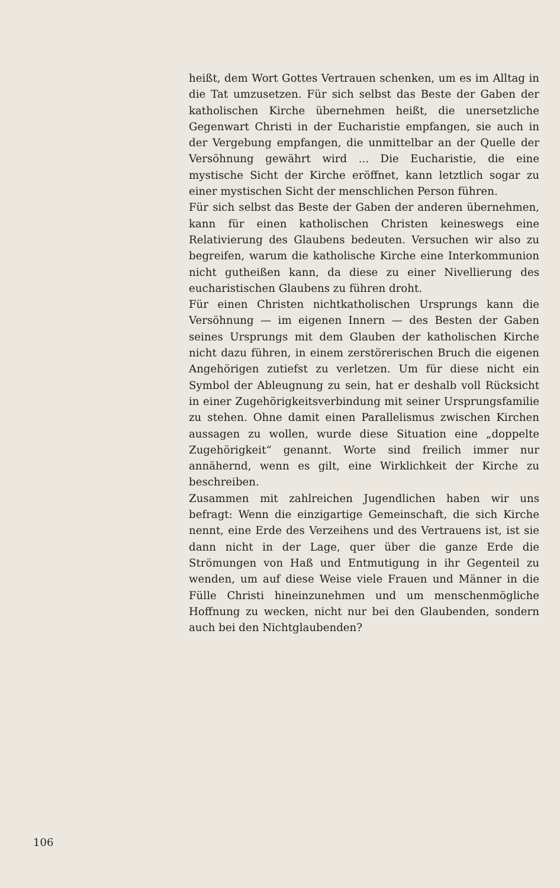heißt, dem Wort Gottes Vertrauen schenken, um es im Alltag in die Tat umzusetzen. Für sich selbst das Beste der Gaben der katholischen Kirche übernehmen heißt, die unersetzliche Gegenwart Christi in der Eucharistie empfangen, sie auch in der Vergebung empfangen, die unmittelbar an der Quelle der Versöhnung gewährt wird ... Die Eucharistie, die eine mystische Sicht der Kirche eröffnet, kann letztlich sogar zu einer mystischen Sicht der menschlichen Person führen.
Für sich selbst das Beste der Gaben der anderen übernehmen, kann für einen katholischen Christen keineswegs eine Relativierung des Glaubens bedeuten. Versuchen wir also zu begreifen, warum die katholische Kirche eine Interkommunion nicht gutheißen kann, da diese zu einer Nivellierung des eucharistischen Glaubens zu führen droht.
Für einen Christen nichtkatholischen Ursprungs kann die Versöhnung — im eigenen Innern — des Besten der Gaben seines Ursprungs mit dem Glauben der katholischen Kirche nicht dazu führen, in einem zerstörerischen Bruch die eigenen Angehörigen zutiefst zu verletzen. Um für diese nicht ein Symbol der Ableugnung zu sein, hat er deshalb voll Rücksicht in einer Zugehörigkeitsverbindung mit seiner Ursprungsfamilie zu stehen. Ohne damit einen Parallelismus zwischen Kirchen aussagen zu wollen, wurde diese Situation eine „doppelte Zugehörigkeit“ genannt. Worte sind freilich immer nur annähernd, wenn es gilt, eine Wirklichkeit der Kirche zu beschreiben.
Zusammen mit zahlreichen Jugendlichen haben wir uns befragt: Wenn die einzigartige Gemeinschaft, die sich Kirche nennt, eine Erde des Verzeihens und des Vertrauens ist, ist sie dann nicht in der Lage, quer über die ganze Erde die Strömungen von Haß und Entmutigung in ihr Gegenteil zu wenden, um auf diese Weise viele Frauen und Männer in die Fülle Christi hineinzunehmen und um menschenmögliche Hoffnung zu wecken, nicht nur bei den Glaubenden, sondern auch bei den Nichtglaubenden?
106